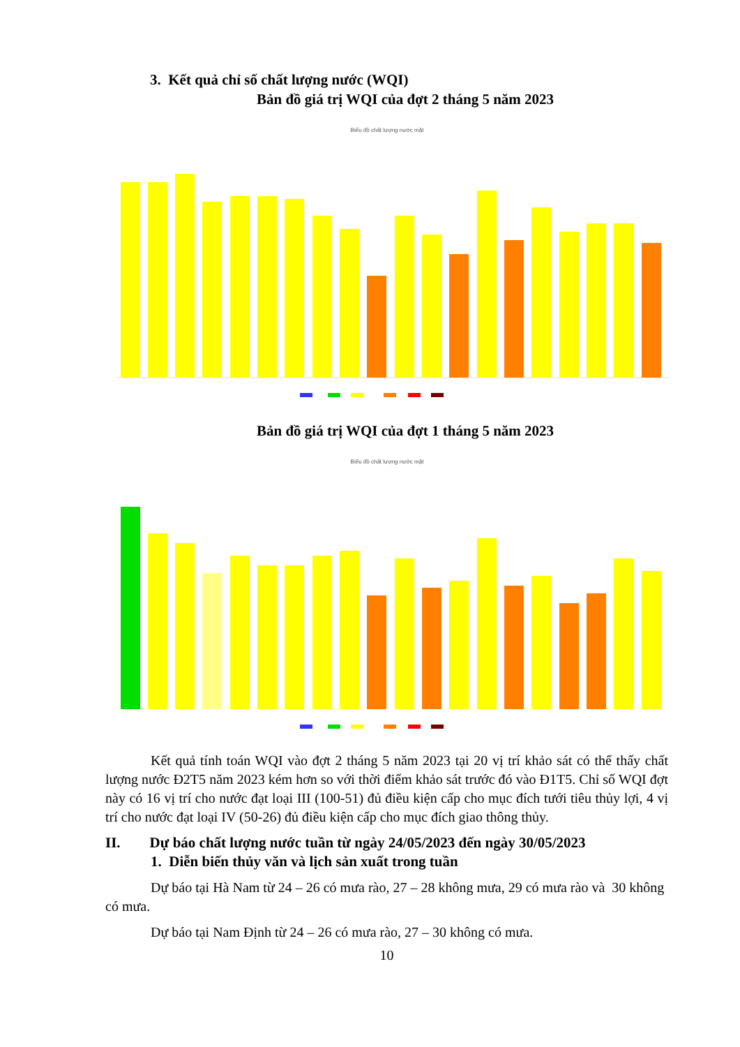3. Kết quả chỉ số chất lượng nước (WQI)
Bản đồ giá trị WQI của đợt 2 tháng 5 năm 2023
Biểu đồ chất lượng nước mặt
Bản đồ giá trị WQI của đợt 1 tháng 5 năm 2023
Biểu đồ chất lượng nước mặt
Kết quả tính toán WQI vào đợt 2 tháng 5 năm 2023 tại 20 vị trí khảo sát có thể thấy chất lượng nước Đ2T5 năm 2023 kém hơn so với thời điểm khảo sát trước đó vào Đ1T5. Chỉ số WQI đợt này có 16 vị trí cho nước đạt loại III (100-51) đủ điều kiện cấp cho mục đích tưới tiêu thủy lợi, 4 vị trí cho nước đạt loại IV (50-26) đủ điều kiện cấp cho mục đích giao thông thủy.
II. Dự báo chất lượng nước tuần từ ngày 24/05/2023 đến ngày 30/05/2023
1. Diễn biến thủy văn và lịch sản xuất trong tuần
Dự báo tại Hà Nam từ 24 – 26 có mưa rào, 27 – 28 không mưa, 29 có mưa rào và 30 không có mưa.
Dự báo tại Nam Định từ 24 – 26 có mưa rào, 27 – 30 không có mưa.
10